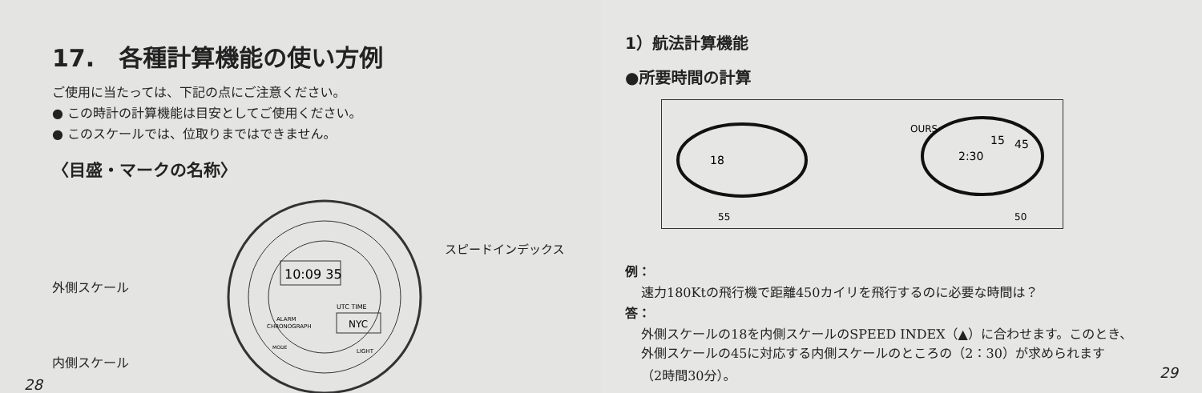17.　各種計算機能の使い方例
ご使用に当たっては、下記の点にご注意ください。
● この時計の計算機能は目安としてご使用ください。
● このスケールでは、位取りまではできません。
〈目盛・マークの名称〉
外側スケール
内側スケール
10:09 35
UTC TIME
NYC
ALARM
CHRONOGRAPH
MODE
LIGHT
スピードインデックス
28
1）航法計算機能
●所要時間の計算
18
2:30
15
45
OURS
55
50
例：
速力180Ktの飛行機で距離450カイリを飛行するのに必要な時間は？
答：
外側スケールの18を内側スケールのSPEED INDEX（▲）に合わせます。このとき、
外側スケールの45に対応する内側スケールのところの（2：30）が求められます
（2時間30分）。
29